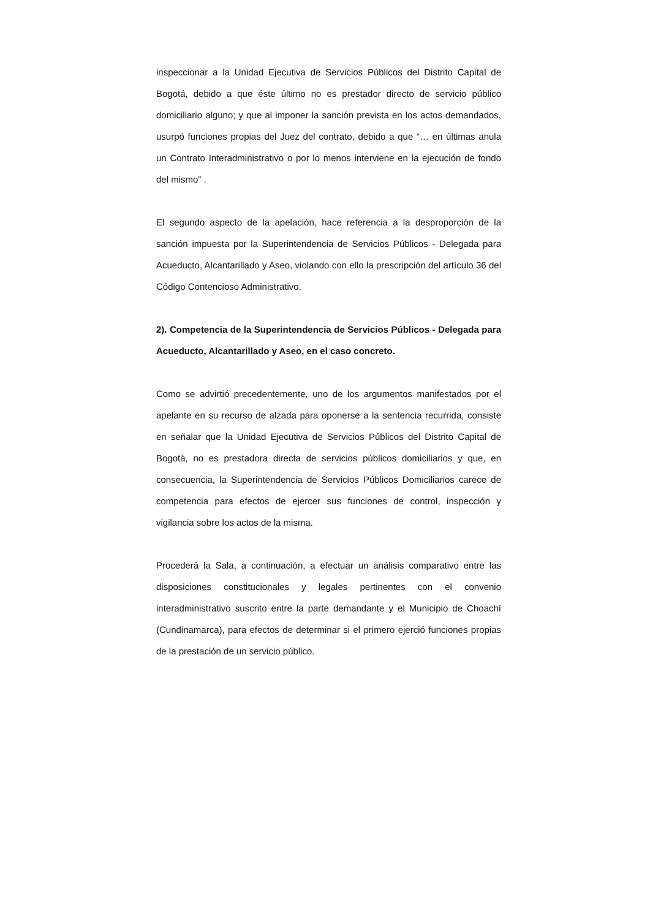inspeccionar a la Unidad Ejecutiva de Servicios Públicos del Distrito Capital de Bogotá, debido a que éste último no es prestador directo de servicio público domiciliario alguno; y que al imponer la sanción prevista en los actos demandados, usurpó funciones propias del Juez del contrato, debido a que “… en últimas anula un Contrato Interadministrativo o por lo menos interviene en la ejecución de fondo del mismo” .
El segundo aspecto de la apelación, hace referencia a la desproporción de la sanción impuesta por la Superintendencia de Servicios Públicos - Delegada para Acueducto, Alcantarillado y Aseo, violando con ello la prescripción del artículo 36 del Código Contencioso Administrativo.
2). Competencia de la Superintendencia de Servicios Públicos - Delegada para Acueducto, Alcantarillado y Aseo, en el caso concreto.
Como se advirtió precedentemente, uno de los argumentos manifestados por el apelante en su recurso de alzada para oponerse a la sentencia recurrida, consiste en señalar que la Unidad Ejecutiva de Servicios Públicos del Distrito Capital de Bogotá, no es prestadora directa de servicios públicos domiciliarios y que, en consecuencia, la Superintendencia de Servicios Públicos Domiciliarios carece de competencia para efectos de ejercer sus funciones de control, inspección y vigilancia sobre los actos de la misma.
Procederá la Sala, a continuación, a efectuar un análisis comparativo entre las disposiciones constitucionales y legales pertinentes con el convenio interadministrativo suscrito entre la parte demandante y el Municipio de Choachí (Cundinamarca), para efectos de determinar si el primero ejerció funciones propias de la prestación de un servicio público.